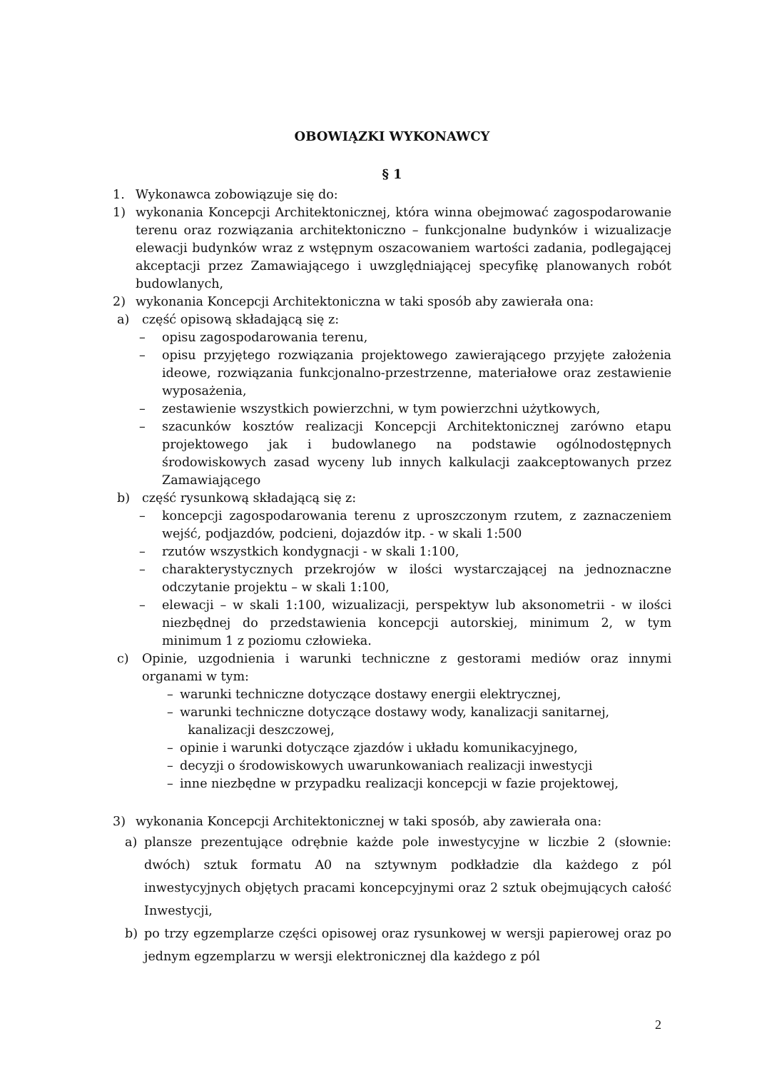OBOWIĄZKI WYKONAWCY
§ 1
1. Wykonawca zobowiązuje się do:
1) wykonania Koncepcji Architektonicznej, która winna obejmować zagospodarowanie terenu oraz rozwiązania architektoniczno – funkcjonalne budynków i wizualizacje elewacji budynków wraz z wstępnym oszacowaniem wartości zadania, podlegającej akceptacji przez Zamawiającego i uwzględniającej specyfikę planowanych robót budowlanych,
2) wykonania Koncepcji Architektoniczna w taki sposób aby zawierała ona:
a) część opisową składającą się z:
– opisu zagospodarowania terenu,
– opisu przyjętego rozwiązania projektowego zawierającego przyjęte założenia ideowe, rozwiązania funkcjonalno-przestrzenne, materiałowe oraz zestawienie wyposażenia,
– zestawienie wszystkich powierzchni, w tym powierzchni użytkowych,
– szacunków kosztów realizacji Koncepcji Architektonicznej zarówno etapu projektowego jak i budowlanego na podstawie ogólnodostępnych środowiskowych zasad wyceny lub innych kalkulacji zaakceptowanych przez Zamawiającego
b) część rysunkową składającą się z:
– koncepcji zagospodarowania terenu z uproszczonym rzutem, z zaznaczeniem wejść, podjazdów, podcieni, dojazdów itp. - w skali 1:500
– rzutów wszystkich kondygnacji - w skali 1:100,
– charakterystycznych przekrojów w ilości wystarczającej na jednoznaczne odczytanie projektu – w skali 1:100,
– elewacji – w skali 1:100, wizualizacji, perspektyw lub aksonometrii - w ilości niezbędnej do przedstawienia koncepcji autorskiej, minimum 2, w tym minimum 1 z poziomu człowieka.
c) Opinie, uzgodnienia i warunki techniczne z gestorami mediów oraz innymi organami w tym:
– warunki techniczne dotyczące dostawy energii elektrycznej,
– warunki techniczne dotyczące dostawy wody, kanalizacji sanitarnej,
kanalizacji deszczowej,
– opinie i warunki dotyczące zjazdów i układu komunikacyjnego,
– decyzji o środowiskowych uwarunkowaniach realizacji inwestycji
– inne niezbędne w przypadku realizacji koncepcji w fazie projektowej,
3) wykonania Koncepcji Architektonicznej w taki sposób, aby zawierała ona:
a) plansze prezentujące odrębnie każde pole inwestycyjne w liczbie 2 (słownie: dwóch) sztuk formatu A0 na sztywnym podkładzie dla każdego z pól inwestycyjnych objętych pracami koncepcyjnymi oraz 2 sztuk obejmujących całość Inwestycji,
b) po trzy egzemplarze części opisowej oraz rysunkowej w wersji papierowej oraz po jednym egzemplarzu w wersji elektronicznej dla każdego z pól
2